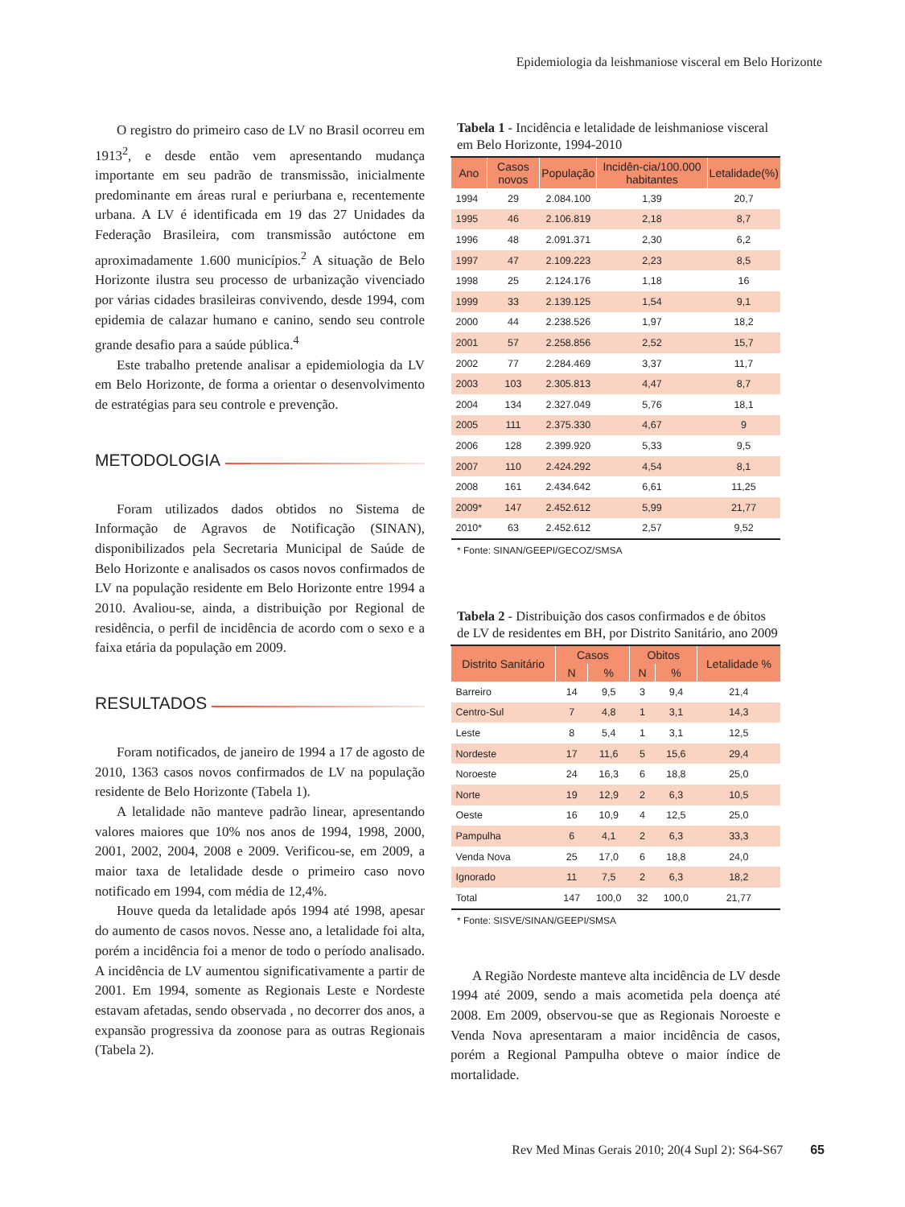Epidemiologia da leishmaniose visceral em Belo Horizonte
O registro do primeiro caso de LV no Brasil ocorreu em 1913<sup>2</sup>, e desde então vem apresentando mudança importante em seu padrão de transmissão, inicialmente predominante em áreas rural e periurbana e, recentemente urbana. A LV é identificada em 19 das 27 Unidades da Federação Brasileira, com transmissão autóctone em aproximadamente 1.600 municípios.<sup>2</sup> A situação de Belo Horizonte ilustra seu processo de urbanização vivenciado por várias cidades brasileiras convivendo, desde 1994, com epidemia de calazar humano e canino, sendo seu controle grande desafio para a saúde pública.<sup>4</sup>
Este trabalho pretende analisar a epidemiologia da LV em Belo Horizonte, de forma a orientar o desenvolvimento de estratégias para seu controle e prevenção.
METODOLOGIA
Foram utilizados dados obtidos no Sistema de Informação de Agravos de Notificação (SINAN), disponibilizados pela Secretaria Municipal de Saúde de Belo Horizonte e analisados os casos novos confirmados de LV na população residente em Belo Horizonte entre 1994 a 2010. Avaliou-se, ainda, a distribuição por Regional de residência, o perfil de incidência de acordo com o sexo e a faixa etária da população em 2009.
RESULTADOS
Foram notificados, de janeiro de 1994 a 17 de agosto de 2010, 1363 casos novos confirmados de LV na população residente de Belo Horizonte (Tabela 1).
A letalidade não manteve padrão linear, apresentando valores maiores que 10% nos anos de 1994, 1998, 2000, 2001, 2002, 2004, 2008 e 2009. Verificou-se, em 2009, a maior taxa de letalidade desde o primeiro caso novo notificado em 1994, com média de 12,4%.
Houve queda da letalidade após 1994 até 1998, apesar do aumento de casos novos. Nesse ano, a letalidade foi alta, porém a incidência foi a menor de todo o período analisado. A incidência de LV aumentou significativamente a partir de 2001. Em 1994, somente as Regionais Leste e Nordeste estavam afetadas, sendo observada , no decorrer dos anos, a expansão progressiva da zoonose para as outras Regionais (Tabela 2).
Tabela 1 - Incidência e letalidade de leishmaniose visceral em Belo Horizonte, 1994-2010
| Ano | Casos novos | População | Incidên-cia/100.000 habitantes | Letalidade(%) |
| --- | --- | --- | --- | --- |
| 1994 | 29 | 2.084.100 | 1,39 | 20,7 |
| 1995 | 46 | 2.106.819 | 2,18 | 8,7 |
| 1996 | 48 | 2.091.371 | 2,30 | 6,2 |
| 1997 | 47 | 2.109.223 | 2,23 | 8,5 |
| 1998 | 25 | 2.124.176 | 1,18 | 16 |
| 1999 | 33 | 2.139.125 | 1,54 | 9,1 |
| 2000 | 44 | 2.238.526 | 1,97 | 18,2 |
| 2001 | 57 | 2.258.856 | 2,52 | 15,7 |
| 2002 | 77 | 2.284.469 | 3,37 | 11,7 |
| 2003 | 103 | 2.305.813 | 4,47 | 8,7 |
| 2004 | 134 | 2.327.049 | 5,76 | 18,1 |
| 2005 | 111 | 2.375.330 | 4,67 | 9 |
| 2006 | 128 | 2.399.920 | 5,33 | 9,5 |
| 2007 | 110 | 2.424.292 | 4,54 | 8,1 |
| 2008 | 161 | 2.434.642 | 6,61 | 11,25 |
| 2009* | 147 | 2.452.612 | 5,99 | 21,77 |
| 2010* | 63 | 2.452.612 | 2,57 | 9,52 |
* Fonte: SINAN/GEEPI/GECOZ/SMSA
Tabela 2 - Distribuição dos casos confirmados e de óbitos de LV de residentes em BH, por Distrito Sanitário, ano 2009
| Distrito Sanitário | Casos | | Obitos | | Letalidade % |
| --- | --- | --- | --- | --- | --- |
| | N | % | N | % | |
| Barreiro | 14 | 9,5 | 3 | 9,4 | 21,4 |
| Centro-Sul | 7 | 4,8 | 1 | 3,1 | 14,3 |
| Leste | 8 | 5,4 | 1 | 3,1 | 12,5 |
| Nordeste | 17 | 11,6 | 5 | 15,6 | 29,4 |
| Noroeste | 24 | 16,3 | 6 | 18,8 | 25,0 |
| Norte | 19 | 12,9 | 2 | 6,3 | 10,5 |
| Oeste | 16 | 10,9 | 4 | 12,5 | 25,0 |
| Pampulha | 6 | 4,1 | 2 | 6,3 | 33,3 |
| Venda Nova | 25 | 17,0 | 6 | 18,8 | 24,0 |
| Ignorado | 11 | 7,5 | 2 | 6,3 | 18,2 |
| Total | 147 | 100,0 | 32 | 100,0 | 21,77 |
* Fonte: SISVE/SINAN/GEEPI/SMSA
A Região Nordeste manteve alta incidência de LV desde 1994 até 2009, sendo a mais acometida pela doença até 2008. Em 2009, observou-se que as Regionais Noroeste e Venda Nova apresentaram a maior incidência de casos, porém a Regional Pampulha obteve o maior índice de mortalidade.
Rev Med Minas Gerais 2010; 20(4 Supl 2): S64-S67 65